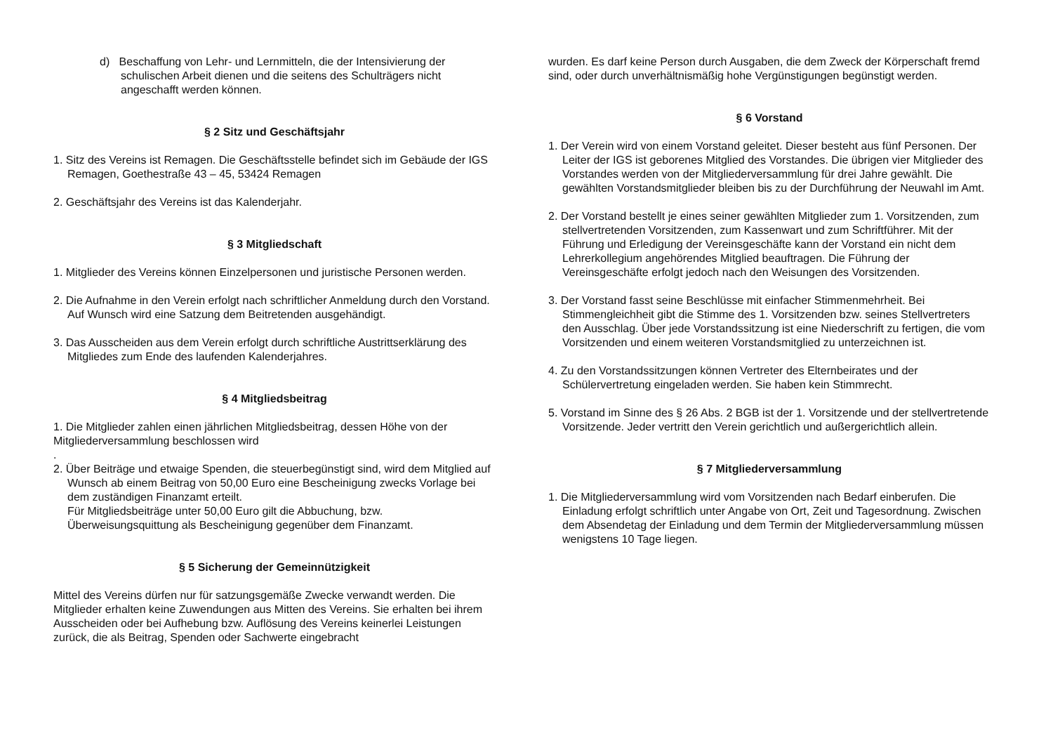d) Beschaffung von Lehr- und Lernmitteln, die der Intensivierung der schulischen Arbeit dienen und die seitens des Schulträgers nicht angeschafft werden können.
§ 2 Sitz und Geschäftsjahr
1. Sitz des Vereins ist Remagen. Die Geschäftsstelle befindet sich im Gebäude der IGS Remagen, Goethestraße 43 – 45, 53424 Remagen
2. Geschäftsjahr des Vereins ist das Kalenderjahr.
§ 3 Mitgliedschaft
1. Mitglieder des Vereins können Einzelpersonen und juristische Personen werden.
2. Die Aufnahme in den Verein erfolgt nach schriftlicher Anmeldung durch den Vorstand. Auf Wunsch wird eine Satzung dem Beitretenden ausgehändigt.
3. Das Ausscheiden aus dem Verein erfolgt durch schriftliche Austrittserklärung des Mitgliedes zum Ende des laufenden Kalenderjahres.
§ 4 Mitgliedsbeitrag
1. Die Mitglieder zahlen einen jährlichen Mitgliedsbeitrag, dessen Höhe von der Mitgliederversammlung beschlossen wird
.
2. Über Beiträge und etwaige Spenden, die steuerbegünstigt sind, wird dem Mitglied auf Wunsch ab einem Beitrag von 50,00 Euro eine Bescheinigung zwecks Vorlage bei dem zuständigen Finanzamt erteilt.
Für Mitgliedsbeiträge unter 50,00 Euro gilt die Abbuchung, bzw. Überweisungsquittung als Bescheinigung gegenüber dem Finanzamt.
§ 5 Sicherung der Gemeinnützigkeit
Mittel des Vereins dürfen nur für satzungsgemäße Zwecke verwandt werden. Die Mitglieder erhalten keine Zuwendungen aus Mitten des Vereins. Sie erhalten bei ihrem Ausscheiden oder bei Aufhebung bzw. Auflösung des Vereins keinerlei Leistungen zurück, die als Beitrag, Spenden oder Sachwerte eingebracht
wurden. Es darf keine Person durch Ausgaben, die dem Zweck der Körperschaft fremd sind, oder durch unverhältnismäßig hohe Vergünstigungen begünstigt werden.
§ 6 Vorstand
1. Der Verein wird von einem Vorstand geleitet. Dieser besteht aus fünf Personen. Der Leiter der IGS ist geborenes Mitglied des Vorstandes. Die übrigen vier Mitglieder des Vorstandes werden von der Mitgliederversammlung für drei Jahre gewählt. Die gewählten Vorstandsmitglieder bleiben bis zu der Durchführung der Neuwahl im Amt.
2. Der Vorstand bestellt je eines seiner gewählten Mitglieder zum 1. Vorsitzenden, zum stellvertretenden Vorsitzenden, zum Kassenwart und zum Schriftführer. Mit der Führung und Erledigung der Vereinsgeschäfte kann der Vorstand ein nicht dem Lehrerkollegium angehörendes Mitglied beauftragen. Die Führung der Vereinsgeschäfte erfolgt jedoch nach den Weisungen des Vorsitzenden.
3. Der Vorstand fasst seine Beschlüsse mit einfacher Stimmenmehrheit. Bei Stimmengleichheit gibt die Stimme des 1. Vorsitzenden bzw. seines Stellvertreters den Ausschlag. Über jede Vorstandssitzung ist eine Niederschrift zu fertigen, die vom Vorsitzenden und einem weiteren Vorstandsmitglied zu unterzeichnen ist.
4. Zu den Vorstandssitzungen können Vertreter des Elternbeirates und der Schülervertretung eingeladen werden. Sie haben kein Stimmrecht.
5. Vorstand im Sinne des § 26 Abs. 2 BGB ist der 1. Vorsitzende und der stellvertretende Vorsitzende. Jeder vertritt den Verein gerichtlich und außergerichtlich allein.
§ 7 Mitgliederversammlung
1. Die Mitgliederversammlung wird vom Vorsitzenden nach Bedarf einberufen. Die Einladung erfolgt schriftlich unter Angabe von Ort, Zeit und Tagesordnung. Zwischen dem Absendetag der Einladung und dem Termin der Mitgliederversammlung müssen wenigstens 10 Tage liegen.